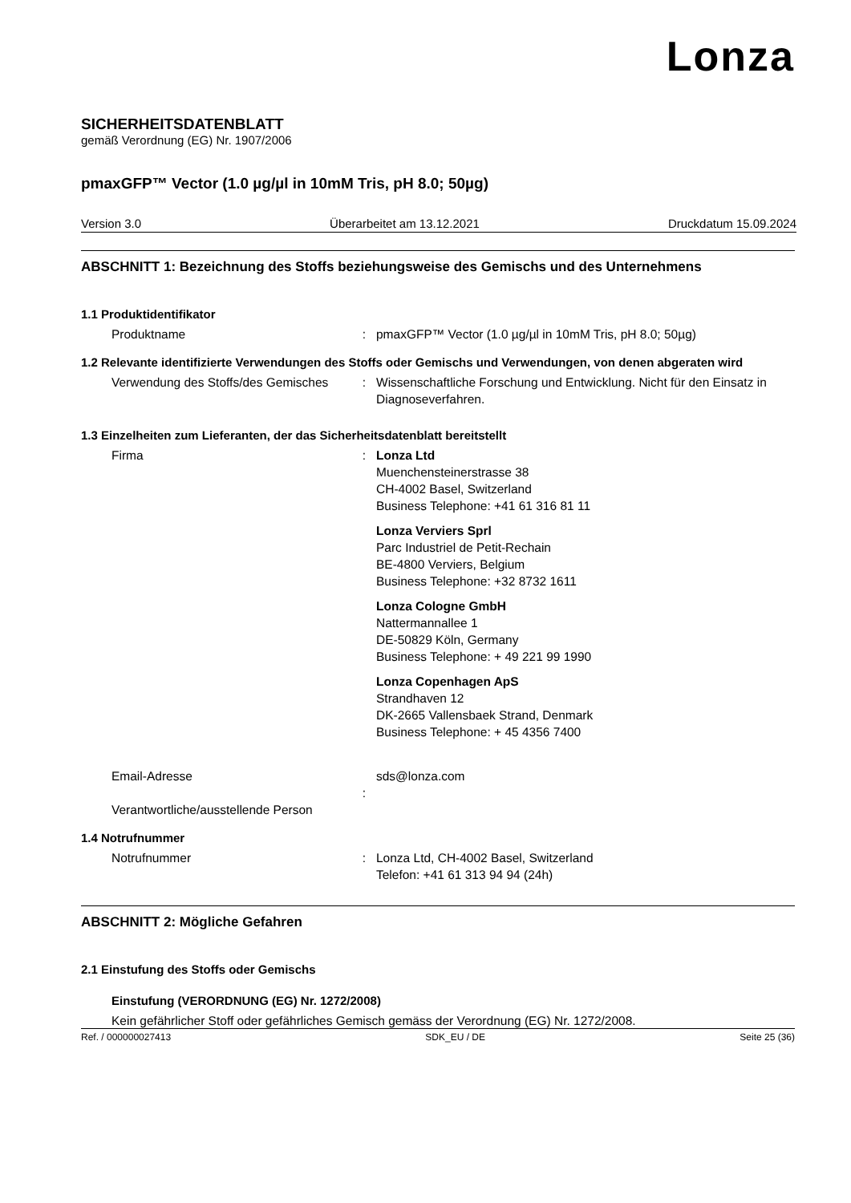Lonza
SICHERHEITSDATENBLATT
gemäß Verordnung (EG) Nr. 1907/2006
pmaxGFP™ Vector (1.0 µg/µl in 10mM Tris, pH 8.0; 50µg)
Version 3.0 Überarbeitet am 13.12.2021 Druckdatum 15.09.2024
ABSCHNITT 1: Bezeichnung des Stoffs beziehungsweise des Gemischs und des Unternehmens
1.1 Produktidentifikator
Produktname : pmaxGFP™ Vector (1.0 µg/µl in 10mM Tris, pH 8.0; 50µg)
1.2 Relevante identifizierte Verwendungen des Stoffs oder Gemischs und Verwendungen, von denen abgeraten wird
Verwendung des Stoffs/des Gemisches
: Wissenschaftliche Forschung und Entwicklung. Nicht für den Einsatz in Diagnoseverfahren.
1.3 Einzelheiten zum Lieferanten, der das Sicherheitsdatenblatt bereitstellt
Firma : Lonza Ltd
Muenchensteinerstrasse 38
CH-4002 Basel, Switzerland
Business Telephone: +41 61 316 81 11
Lonza Verviers Sprl
Parc Industriel de Petit-Rechain
BE-4800 Verviers, Belgium
Business Telephone: +32 8732 1611
Lonza Cologne GmbH
Nattermannallee 1
DE-50829 Köln, Germany
Business Telephone: + 49 221 99 1990
Lonza Copenhagen ApS
Strandhaven 12
DK-2665 Vallensbaek Strand, Denmark
Business Telephone: + 45 4356 7400
Email-Adresse
Verantwortliche/ausstellende Person
: sds@lonza.com
1.4 Notrufnummer
Notrufnummer : Lonza Ltd, CH-4002 Basel, Switzerland
Telefon: +41 61 313 94 94 (24h)
ABSCHNITT 2: Mögliche Gefahren
2.1 Einstufung des Stoffs oder Gemischs
Einstufung (VERORDNUNG (EG) Nr. 1272/2008)
Kein gefährlicher Stoff oder gefährliches Gemisch gemäss der Verordnung (EG) Nr. 1272/2008.
Ref. / 000000027413 SDK_EU / DE Seite 25 (36)